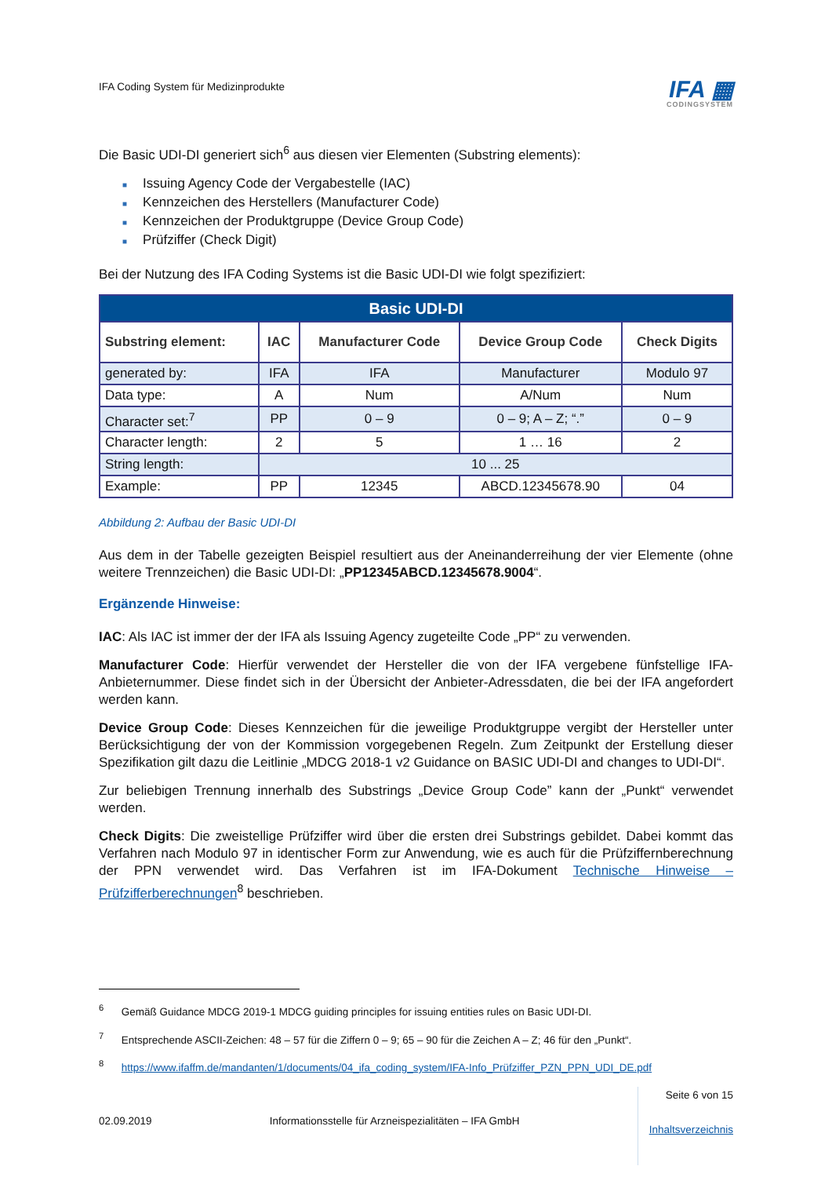IFA Coding System für Medizinprodukte
IFA ▦
CODINGSYSTEM
Die Basic UDI-DI generiert sich<sup>6</sup> aus diesen vier Elementen (Substring elements):
■ Issuing Agency Code der Vergabestelle (IAC)
■ Kennzeichen des Herstellers (Manufacturer Code)
■ Kennzeichen der Produktgruppe (Device Group Code)
■ Prüfziffer (Check Digit)
Bei der Nutzung des IFA Coding Systems ist die Basic UDI-DI wie folgt spezifiziert:
| Basic UDI-DI | | | | |
| --- | --- | --- | --- | --- |
| Substring element: | IAC | Manufacturer Code | Device Group Code | Check Digits |
| generated by: | IFA | IFA | Manufacturer | Modulo 97 |
| Data type: | A | Num | A/Num | Num |
| Character set:<sup>7</sup> | PP | 0 – 9 | 0 – 9; A – Z; “.” | 0 – 9 |
| Character length: | 2 | 5 | 1 … 16 | 2 |
| String length: | 10 ... 25 | | | |
| Example: | PP | 12345 | ABCD.12345678.90 | 04 |
Abbildung 2: Aufbau der Basic UDI-DI
Aus dem in der Tabelle gezeigten Beispiel resultiert aus der Aneinanderreihung der vier Elemente (ohne weitere Trennzeichen) die Basic UDI-DI: „PP12345ABCD.12345678.9004“.
Ergänzende Hinweise:
IAC: Als IAC ist immer der der IFA als Issuing Agency zugeteilte Code „PP“ zu verwenden.
Manufacturer Code: Hierfür verwendet der Hersteller die von der IFA vergebene fünfstellige IFA-Anbieternummer. Diese findet sich in der Übersicht der Anbieter-Adressdaten, die bei der IFA angefordert werden kann.
Device Group Code: Dieses Kennzeichen für die jeweilige Produktgruppe vergibt der Hersteller unter Berücksichtigung der von der Kommission vorgegebenen Regeln. Zum Zeitpunkt der Erstellung dieser Spezifikation gilt dazu die Leitlinie „MDCG 2018-1 v2 Guidance on BASIC UDI-DI and changes to UDI-DI“.
Zur beliebigen Trennung innerhalb des Substrings „Device Group Code” kann der „Punkt“ verwendet werden.
Check Digits: Die zweistellige Prüfziffer wird über die ersten drei Substrings gebildet. Dabei kommt das Verfahren nach Modulo 97 in identischer Form zur Anwendung, wie es auch für die Prüfziffernberechnung der PPN verwendet wird. Das Verfahren ist im IFA-Dokument Technische Hinweise – Prüfzifferberechnungen<sup>8</sup> beschrieben.
<sup>6</sup> Gemäß Guidance MDCG 2019-1 MDCG guiding principles for issuing entities rules on Basic UDI-DI.
<sup>7</sup> Entsprechende ASCII-Zeichen: 48 – 57 für die Ziffern 0 – 9; 65 – 90 für die Zeichen A – Z; 46 für den „Punkt“.
<sup>8</sup> https://www.ifaffm.de/mandanten/1/documents/04_ifa_coding_system/IFA-Info_Prüfziffer_PZN_PPN_UDI_DE.pdf
02.09.2019 Informationsstelle für Arzneispezialitäten – IFA GmbH
Seite 6 von 15
Inhaltsverzeichnis